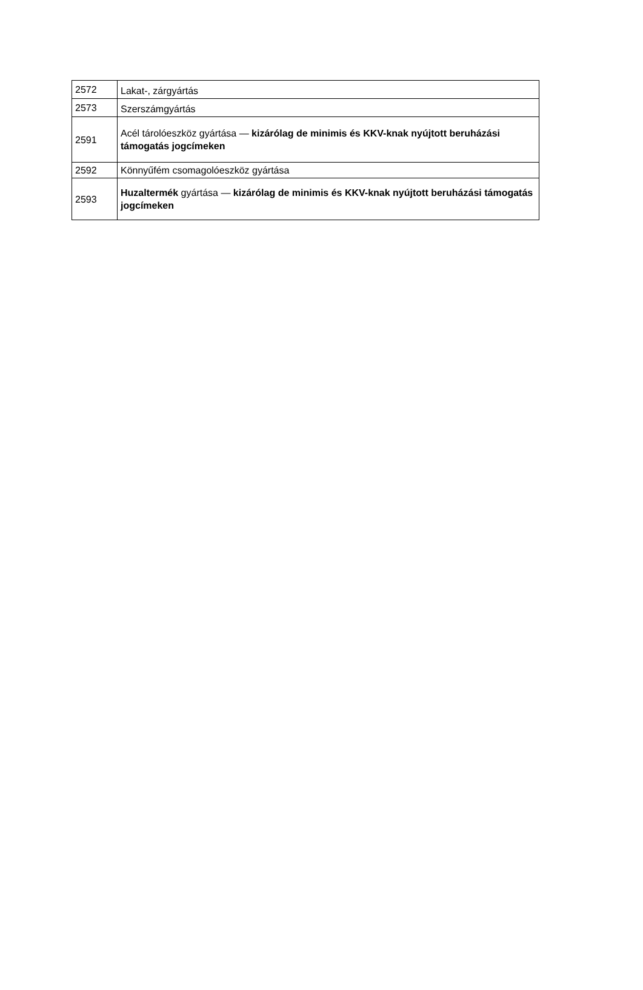| 2572 | Lakat-, zárgyártás |
| 2573 | Szerszámgyártás |
| 2591 | Acél tárolóeszköz gyártása — kizárólag de minimis és KKV-knak nyújtott beruházási támogatás jogcímeken |
| 2592 | Könnyűfém csomagolóeszköz gyártása |
| 2593 | Huzaltermék gyártása — kizárólag de minimis és KKV-knak nyújtott beruházási támogatás jogcímeken |